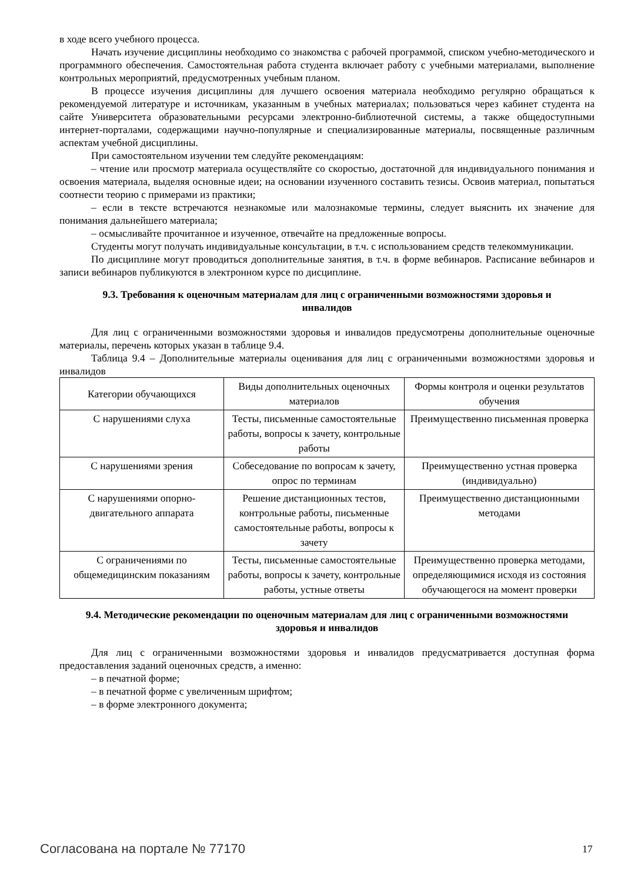в ходе всего учебного процесса.
Начать изучение дисциплины необходимо со знакомства с рабочей программой, списком учебно-методического и программного обеспечения. Самостоятельная работа студента включает работу с учебными материалами, выполнение контрольных мероприятий, предусмотренных учебным планом.
В процессе изучения дисциплины для лучшего освоения материала необходимо регулярно обращаться к рекомендуемой литературе и источникам, указанным в учебных материалах; пользоваться через кабинет студента на сайте Университета образовательными ресурсами электронно-библиотечной системы, а также общедоступными интернет-порталами, содержащими научно-популярные и специализированные материалы, посвященные различным аспектам учебной дисциплины.
При самостоятельном изучении тем следуйте рекомендациям:
– чтение или просмотр материала осуществляйте со скоростью, достаточной для индивидуального понимания и освоения материала, выделяя основные идеи; на основании изученного составить тезисы. Освоив материал, попытаться соотнести теорию с примерами из практики;
– если в тексте встречаются незнакомые или малознакомые термины, следует выяснить их значение для понимания дальнейшего материала;
– осмысливайте прочитанное и изученное, отвечайте на предложенные вопросы.
Студенты могут получать индивидуальные консультации, в т.ч. с использованием средств телекоммуникации.
По дисциплине могут проводиться дополнительные занятия, в т.ч. в форме вебинаров. Расписание вебинаров и записи вебинаров публикуются в электронном курсе по дисциплине.
9.3. Требования к оценочным материалам для лиц с ограниченными возможностями здоровья и инвалидов
Для лиц с ограниченными возможностями здоровья и инвалидов предусмотрены дополнительные оценочные материалы, перечень которых указан в таблице 9.4.
Таблица 9.4 – Дополнительные материалы оценивания для лиц с ограниченными возможностями здоровья и инвалидов
| Категории обучающихся | Виды дополнительных оценочных материалов | Формы контроля и оценки результатов обучения |
| С нарушениями слуха | Тесты, письменные самостоятельные работы, вопросы к зачету, контрольные работы | Преимущественно письменная проверка |
| С нарушениями зрения | Собеседование по вопросам к зачету, опрос по терминам | Преимущественно устная проверка (индивидуально) |
| С нарушениями опорно-двигательного аппарата | Решение дистанционных тестов, контрольные работы, письменные самостоятельные работы, вопросы к зачету | Преимущественно дистанционными методами |
| С ограничениями по общемедицинским показаниям | Тесты, письменные самостоятельные работы, вопросы к зачету, контрольные работы, устные ответы | Преимущественно проверка методами, определяющимися исходя из состояния обучающегося на момент проверки |
9.4. Методические рекомендации по оценочным материалам для лиц с ограниченными возможностями здоровья и инвалидов
Для лиц с ограниченными возможностями здоровья и инвалидов предусматривается доступная форма предоставления заданий оценочных средств, а именно:
– в печатной форме;
– в печатной форме с увеличенным шрифтом;
– в форме электронного документа;
Согласована на портале № 77170 17